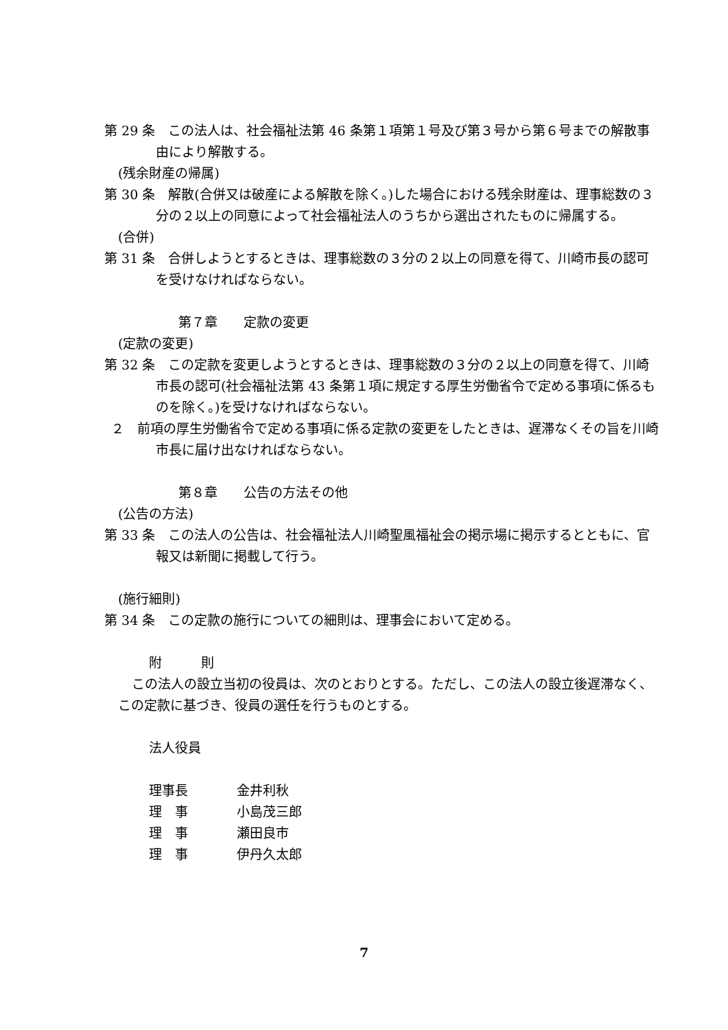第 29 条　この法人は、社会福祉法第 46 条第１項第１号及び第３号から第６号までの解散事由により解散する。
(残余財産の帰属)
第 30 条　解散(合併又は破産による解散を除く。)した場合における残余財産は、理事総数の３分の２以上の同意によって社会福祉法人のうちから選出されたものに帰属する。
(合併)
第 31 条　合併しようとするときは、理事総数の３分の２以上の同意を得て、川崎市長の認可を受けなければならない。
第７章　　定款の変更
(定款の変更)
第 32 条　この定款を変更しようとするときは、理事総数の３分の２以上の同意を得て、川崎市長の認可(社会福祉法第 43 条第１項に規定する厚生労働省令で定める事項に係るものを除く。)を受けなければならない。
２　前項の厚生労働省令で定める事項に係る定款の変更をしたときは、遅滞なくその旨を川崎市長に届け出なければならない。
第８章　　公告の方法その他
(公告の方法)
第 33 条　この法人の公告は、社会福祉法人川崎聖風福祉会の掲示場に掲示するとともに、官報又は新聞に掲載して行う。
(施行細則)
第 34 条　この定款の施行についての細則は、理事会において定める。
附　　　則
この法人の設立当初の役員は、次のとおりとする。ただし、この法人の設立後遅滞なく、この定款に基づき、役員の選任を行うものとする。
法人役員
理事長 金井利秋
理　事 小島茂三郎
理　事 瀬田良市
理　事 伊丹久太郎
7